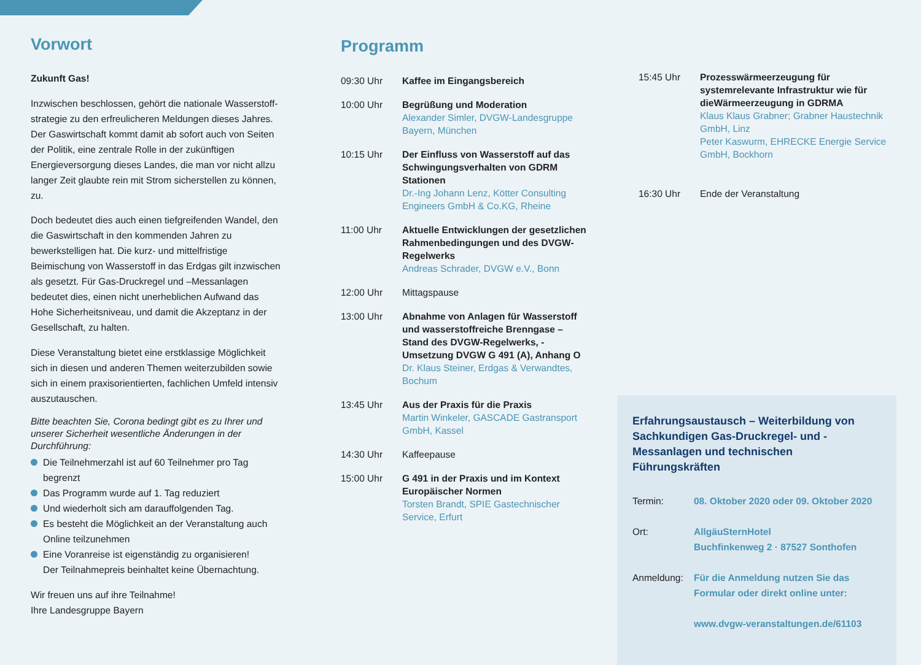Vorwort
Zukunft Gas!
Inzwischen beschlossen, gehört die nationale Wasserstoff­strategie zu den erfreulicheren Meldungen dieses Jahres. Der Gaswirtschaft kommt damit ab sofort auch von Seiten der Politik, eine zentrale Rolle in der zukünftigen Energieversorgung dieses Landes, die man vor nicht allzu langer Zeit glaubte rein mit Strom sicherstellen zu können, zu.
Doch bedeutet dies auch einen tiefgreifenden Wandel, den die Gaswirtschaft in den kommenden Jahren zu bewerkstelligen hat. Die kurz- und mittelfristige Beimischung von Wasserstoff in das Erdgas gilt inzwischen als gesetzt. Für Gas-Druckregel und –Messanlagen bedeutet dies, einen nicht unerheblichen Aufwand das Hohe Sicherheitsniveau, und damit die Akzeptanz in der Gesellschaft, zu halten.
Diese Veranstaltung bietet eine erstklassige Möglichkeit sich in diesen und anderen Themen weiterzubilden sowie sich in einem praxisorientierten, fachlichen Umfeld intensiv auszutauschen.
Bitte beachten Sie, Corona bedingt gibt es zu Ihrer und unserer Sicherheit wesentliche Änderungen in der Durchführung:
Die Teilnehmerzahl ist auf 60 Teilnehmer pro Tag begrenzt
Das Programm wurde auf 1. Tag reduziert
Und wiederholt sich am darauffolgenden Tag.
Es besteht die Möglichkeit an der Veranstaltung auch Online teilzunehmen
Eine Voranreise ist eigenständig zu organisieren!
Der Teilnahmepreis beinhaltet keine Übernachtung.
Wir freuen uns auf ihre Teilnahme!
Ihre Landesgruppe Bayern
Programm
09:30 Uhr Kaffee im Eingangsbereich
10:00 Uhr Begrüßung und Moderation
Alexander Simler, DVGW-Landesgruppe Bayern, München
10:15 Uhr Der Einfluss von Wasserstoff auf das Schwingungsverhalten von GDRM Stationen
Dr.-Ing Johann Lenz, Kötter Consulting Engineers GmbH & Co.KG, Rheine
11:00 Uhr Aktuelle Entwicklungen der gesetzlichen Rahmenbedingungen und des DVGW-Regelwerks
Andreas Schrader, DVGW e.V., Bonn
12:00 Uhr Mittagspause
13:00 Uhr Abnahme von Anlagen für Wasserstoff und wasserstoffreiche Brenngase – Stand des DVGW-Regelwerks, -Umsetzung DVGW G 491 (A), Anhang O
Dr. Klaus Steiner, Erdgas & Verwandtes, Bochum
13:45 Uhr Aus der Praxis für die Praxis
Martin Winkeler, GASCADE Gastransport GmbH, Kassel
14:30 Uhr Kaffeepause
15:00 Uhr G 491 in der Praxis und im Kontext Europäischer Normen
Torsten Brandt, SPIE Gastechnischer Service, Erfurt
15:45 Uhr Prozesswärmeerzeugung für systemrelevante Infrastruktur wie für dieWärmeerzeugung in GDRMA
Klaus Klaus Grabner; Grabner Haustechnik GmbH, Linz
Peter Kaswurm, EHRECKE Energie Service GmbH, Bockhorn
16:30 Uhr Ende der Veranstaltung
Erfahrungsaustausch – Weiterbildung von Sachkundigen Gas-Druckregel- und -Messanlagen und technischen Führungskräften
Termin: 08. Oktober 2020 oder 09. Oktober 2020
Ort: AllgäuSternHotel
Buchfinkenweg 2 · 87527 Sonthofen
Anmeldung: Für die Anmeldung nutzen Sie das Formular oder direkt online unter:
www.dvgw-veranstaltungen.de/61103